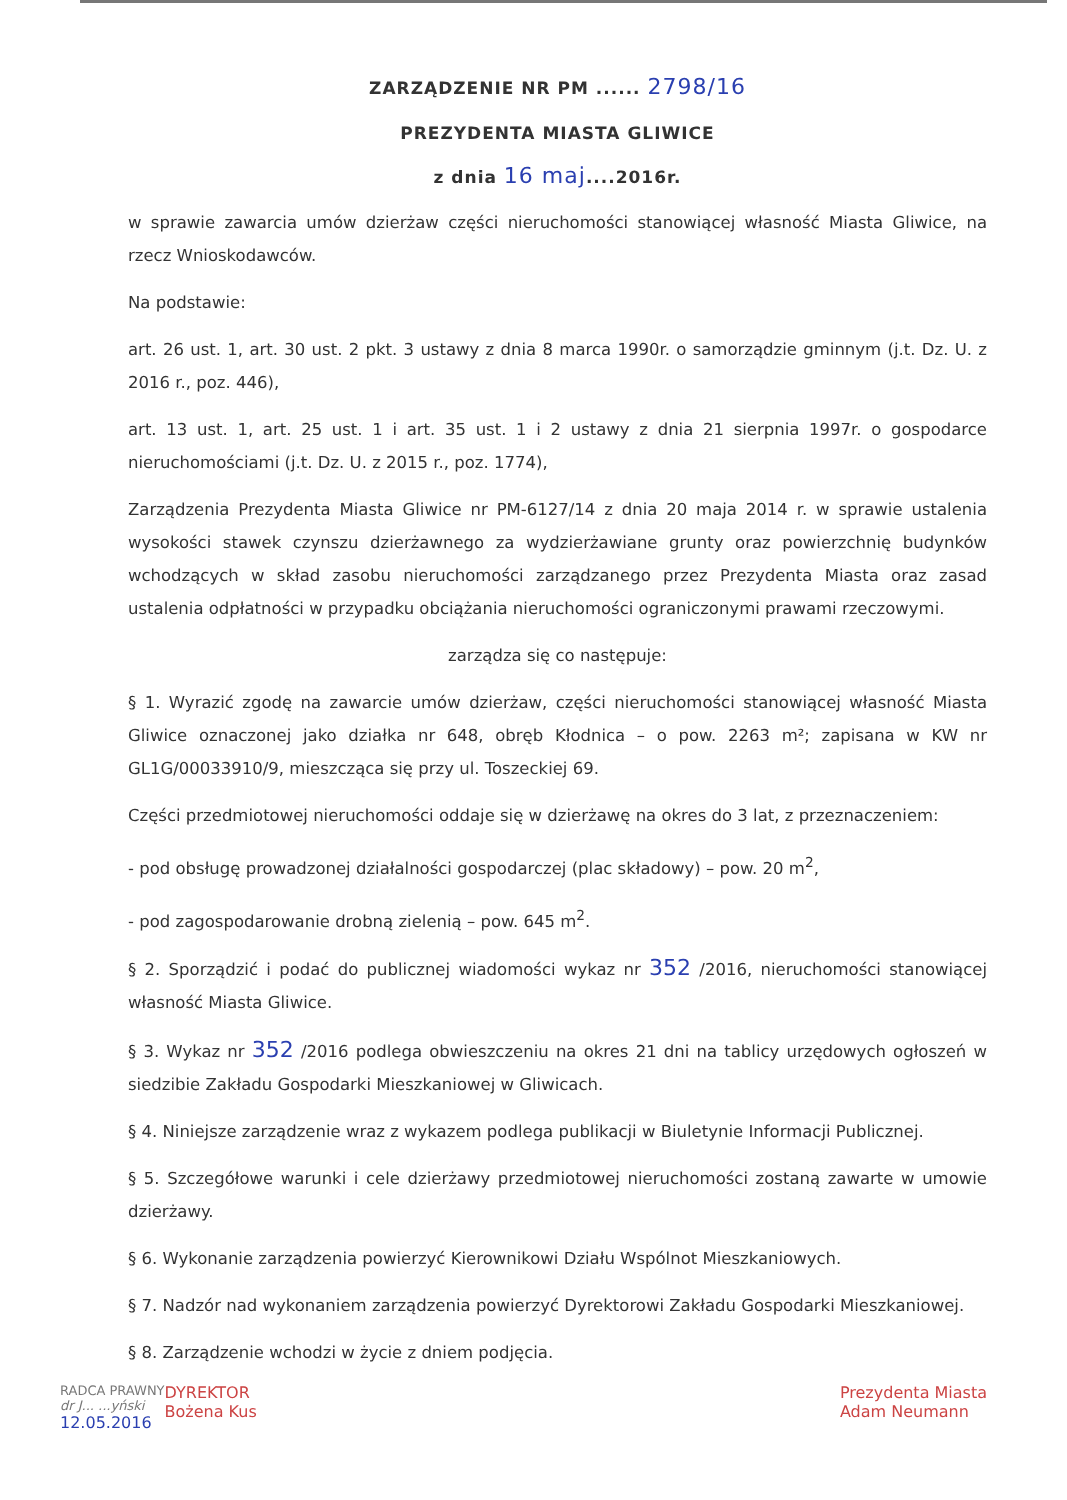ZARZĄDZENIE NR PM ...... 2798/16
PREZYDENTA MIASTA GLIWICE
z dnia 16 maj....2016r.
w sprawie zawarcia umów dzierżaw części nieruchomości stanowiącej własność Miasta Gliwice, na rzecz Wnioskodawców.
Na podstawie:
art. 26 ust. 1, art. 30 ust. 2 pkt. 3 ustawy z dnia 8 marca 1990r. o samorządzie gminnym (j.t. Dz. U. z 2016 r., poz. 446),
art. 13 ust. 1, art. 25 ust. 1 i art. 35 ust. 1 i 2 ustawy z dnia 21 sierpnia 1997r. o gospodarce nieruchomościami (j.t. Dz. U. z 2015 r., poz. 1774),
Zarządzenia Prezydenta Miasta Gliwice nr PM-6127/14 z dnia 20 maja 2014 r. w sprawie ustalenia wysokości stawek czynszu dzierżawnego za wydzierżawiane grunty oraz powierzchnię budynków wchodzących w skład zasobu nieruchomości zarządzanego przez Prezydenta Miasta oraz zasad ustalenia odpłatności w przypadku obciążania nieruchomości ograniczonymi prawami rzeczowymi.
zarządza się co następuje:
§ 1. Wyrazić zgodę na zawarcie umów dzierżaw, części nieruchomości stanowiącej własność Miasta Gliwice oznaczonej jako działka nr 648, obręb Kłodnica – o pow. 2263 m²; zapisana w KW nr GL1G/00033910/9, mieszcząca się przy ul. Toszeckiej 69.
Części przedmiotowej nieruchomości oddaje się w dzierżawę na okres do 3 lat, z przeznaczeniem:
- pod obsługę prowadzonej działalności gospodarczej (plac składowy) – pow. 20 m<sup>2</sup>,
- pod zagospodarowanie drobną zielenią – pow. 645 m<sup>2</sup>.
§ 2. Sporządzić i podać do publicznej wiadomości wykaz nr 352 /2016, nieruchomości stanowiącej własność Miasta Gliwice.
§ 3. Wykaz nr 352 /2016 podlega obwieszczeniu na okres 21 dni na tablicy urzędowych ogłoszeń w siedzibie Zakładu Gospodarki Mieszkaniowej w Gliwicach.
§ 4. Niniejsze zarządzenie wraz z wykazem podlega publikacji w Biuletynie Informacji Publicznej.
§ 5. Szczegółowe warunki i cele dzierżawy przedmiotowej nieruchomości zostaną zawarte w umowie dzierżawy.
§ 6. Wykonanie zarządzenia powierzyć Kierownikowi Działu Wspólnot Mieszkaniowych.
§ 7. Nadzór nad wykonaniem zarządzenia powierzyć Dyrektorowi Zakładu Gospodarki Mieszkaniowej.
§ 8. Zarządzenie wchodzi w życie z dniem podjęcia.
RADCA PRAWNY
dr J... ...yński
12.05.2016
DYREKTOR
Bożena Kus
Prezydenta Miasta
Adam Neumann